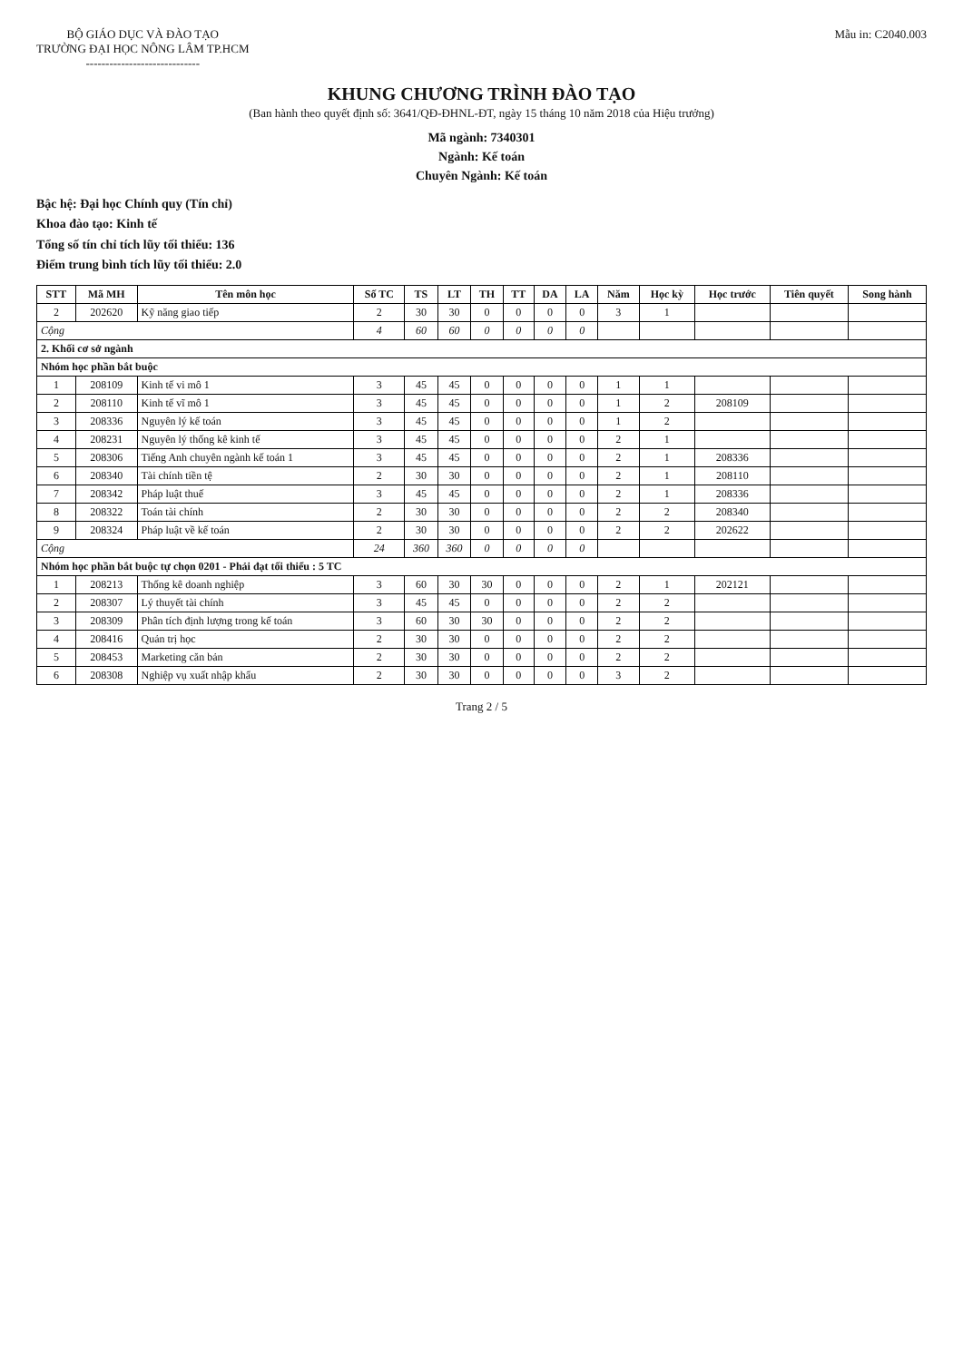BỘ GIÁO DỤC VÀ ĐÀO TẠO
TRƯỜNG ĐẠI HỌC NÔNG LÂM TP.HCM
-----------------------------
Mẫu in: C2040.003
KHUNG CHƯƠNG TRÌNH ĐÀO TẠO
(Ban hành theo quyết định số: 3641/QĐ-ĐHNL-ĐT, ngày 15 tháng 10 năm 2018 của Hiệu trưởng)
Mã ngành: 7340301
Ngành: Kế toán
Chuyên Ngành: Kế toán
Bậc hệ: Đại học Chính quy (Tín chỉ)
Khoa đào tạo: Kinh tế
Tổng số tín chỉ tích lũy tối thiểu: 136
Điểm trung bình tích lũy tối thiểu: 2.0
| STT | Mã MH | Tên môn học | Số TC | TS | LT | TH | TT | DA | LA | Năm | Học kỳ | Học trước | Tiên quyết | Song hành |
| --- | --- | --- | --- | --- | --- | --- | --- | --- | --- | --- | --- | --- | --- | --- |
| 2 | 202620 | Kỹ năng giao tiếp | 2 | 30 | 30 | 0 | 0 | 0 | 0 | 3 | 1 | | | |
| Cộng | | | 4 | 60 | 60 | 0 | 0 | 0 | 0 | | | | | |
| 2. Khối cơ sở ngành | | | | | | | | | | | | | | |
| Nhóm học phần bắt buộc | | | | | | | | | | | | | | |
| 1 | 208109 | Kinh tế vi mô 1 | 3 | 45 | 45 | 0 | 0 | 0 | 0 | 1 | 1 | | | |
| 2 | 208110 | Kinh tế vĩ mô 1 | 3 | 45 | 45 | 0 | 0 | 0 | 0 | 1 | 2 | 208109 | | |
| 3 | 208336 | Nguyên lý kế toán | 3 | 45 | 45 | 0 | 0 | 0 | 0 | 1 | 2 | | | |
| 4 | 208231 | Nguyên lý thống kê kinh tế | 3 | 45 | 45 | 0 | 0 | 0 | 0 | 2 | 1 | | | |
| 5 | 208306 | Tiếng Anh chuyên ngành kế toán 1 | 3 | 45 | 45 | 0 | 0 | 0 | 0 | 2 | 1 | 208336 | | |
| 6 | 208340 | Tài chính tiền tệ | 2 | 30 | 30 | 0 | 0 | 0 | 0 | 2 | 1 | 208110 | | |
| 7 | 208342 | Pháp luật thuế | 3 | 45 | 45 | 0 | 0 | 0 | 0 | 2 | 1 | 208336 | | |
| 8 | 208322 | Toán tài chính | 2 | 30 | 30 | 0 | 0 | 0 | 0 | 2 | 2 | 208340 | | |
| 9 | 208324 | Pháp luật về kế toán | 2 | 30 | 30 | 0 | 0 | 0 | 0 | 2 | 2 | 202622 | | |
| Cộng | | | 24 | 360 | 360 | 0 | 0 | 0 | 0 | | | | | |
| Nhóm học phần bắt buộc tự chọn 0201 - Phải đạt tối thiểu : 5 TC | | | | | | | | | | | | | | |
| 1 | 208213 | Thống kê doanh nghiệp | 3 | 60 | 30 | 30 | 0 | 0 | 0 | 2 | 1 | 202121 | | |
| 2 | 208307 | Lý thuyết tài chính | 3 | 45 | 45 | 0 | 0 | 0 | 0 | 2 | 2 | | | |
| 3 | 208309 | Phân tích định lượng trong kế toán | 3 | 60 | 30 | 30 | 0 | 0 | 0 | 2 | 2 | | | |
| 4 | 208416 | Quản trị học | 2 | 30 | 30 | 0 | 0 | 0 | 0 | 2 | 2 | | | |
| 5 | 208453 | Marketing căn bản | 2 | 30 | 30 | 0 | 0 | 0 | 0 | 2 | 2 | | | |
| 6 | 208308 | Nghiệp vụ xuất nhập khẩu | 2 | 30 | 30 | 0 | 0 | 0 | 0 | 3 | 2 | | | |
Trang 2 / 5